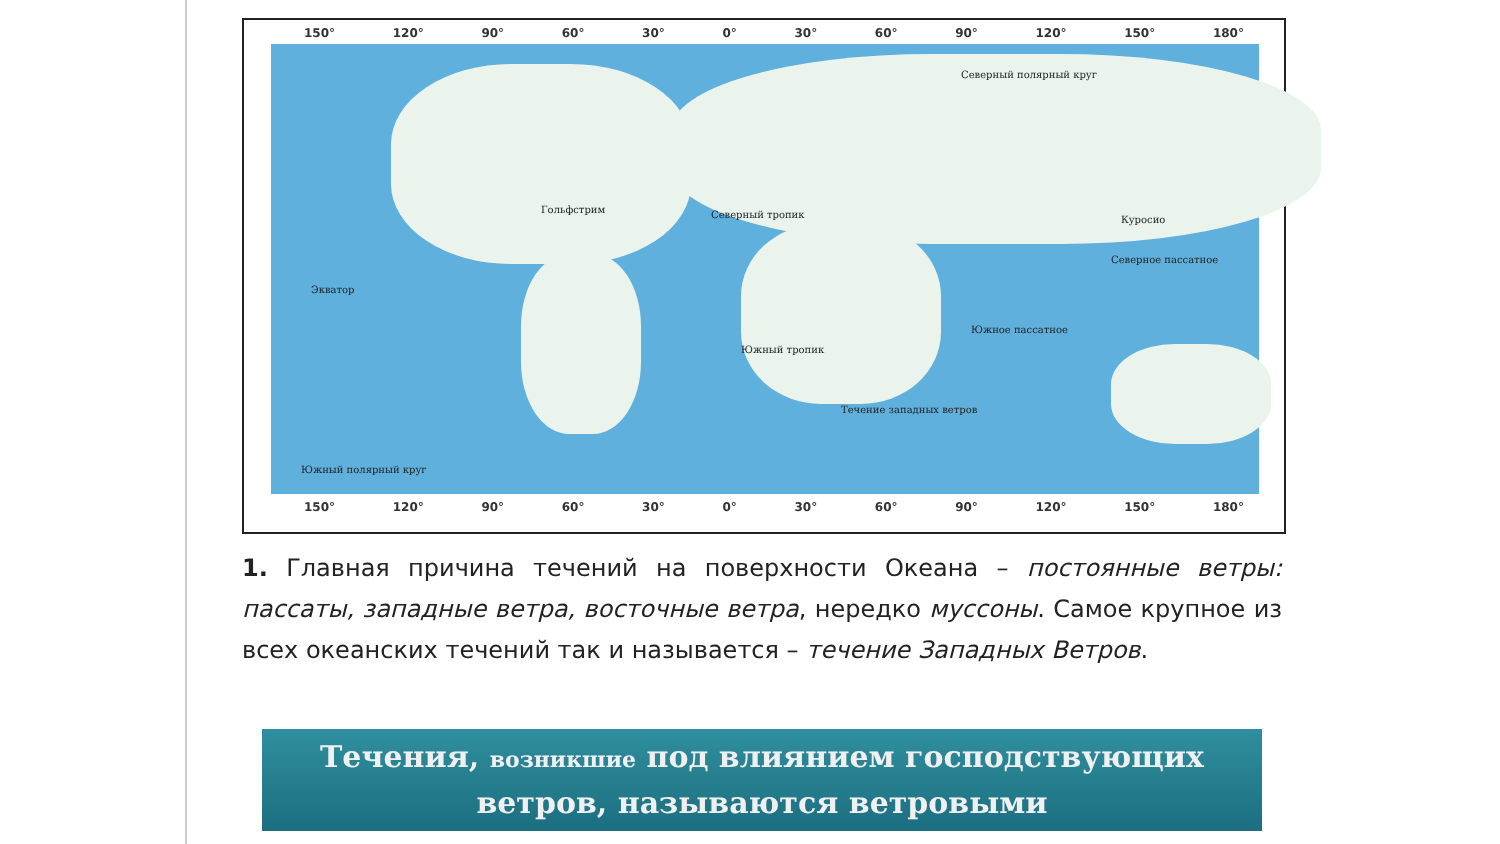150° 120° 90° 60° 30° 0° 30° 60° 90° 120° 150° 180°
Северный полярный круг
Гольфстрим Северный тропик Куросио
Северное пассатное
Экватор
Южное пассатное
Южный тропик
Течение западных ветров
Южный полярный круг
150° 120° 90° 60° 30° 0° 30° 60° 90° 120° 150° 180°
1. Главная причина течений на поверхности Океана – постоянные ветры: пассаты, западные ветра, восточные ветра, нередко муссоны. Самое крупное из всех океанских течений так и называется – течение Западных Ветров.
Течения, возникшие под влиянием господствующих
ветров, называются ветровыми